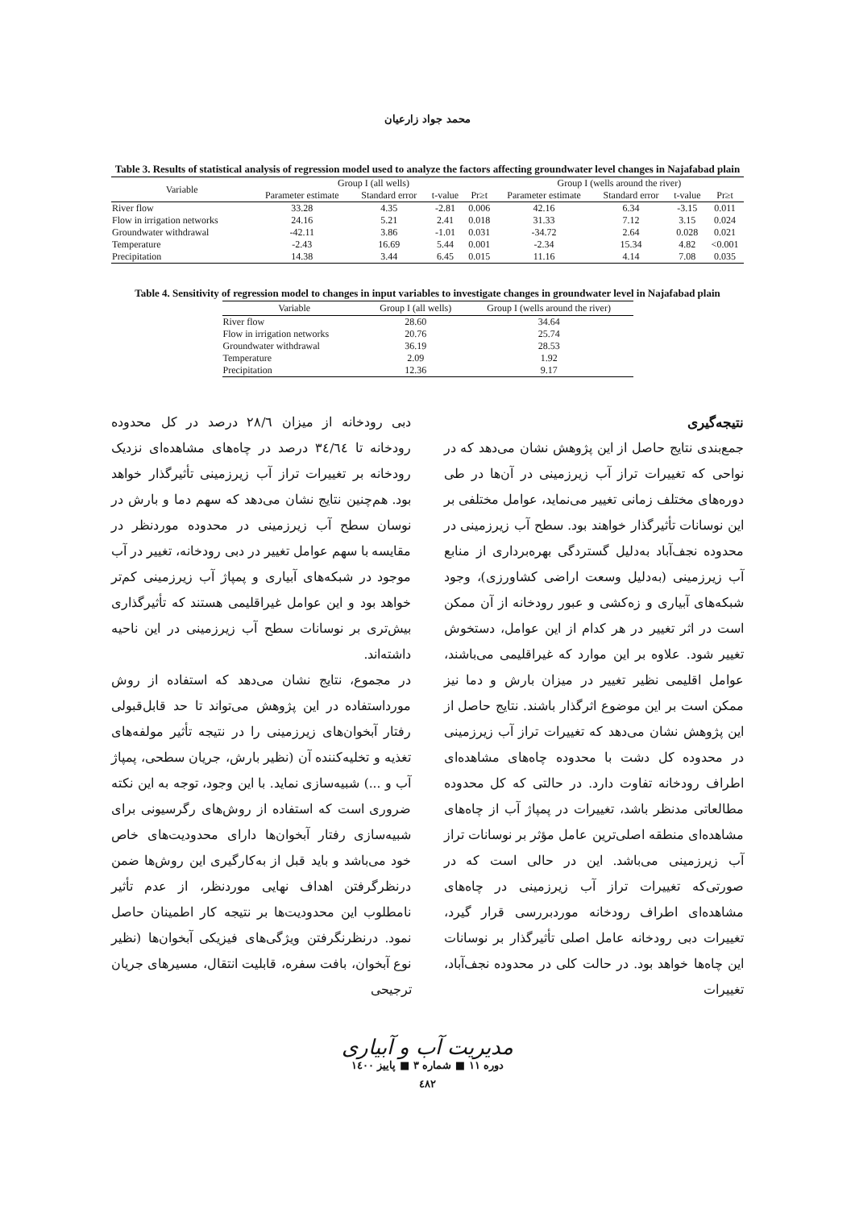محمد جواد زارعیان
Table 3. Results of statistical analysis of regression model used to analyze the factors affecting groundwater level changes in Najafabad plain
| Variable | Group I (all wells) | | | | Group I (wells around the river) | | | |
| --- | --- | --- | --- | --- | --- | --- | --- | --- |
| | Parameter estimate | Standard error | t-value | Pr≥t | Parameter estimate | Standard error | t-value | Pr≥t |
| River flow | 33.28 | 4.35 | -2.81 | 0.006 | 42.16 | 6.34 | -3.15 | 0.011 |
| Flow in irrigation networks | 24.16 | 5.21 | 2.41 | 0.018 | 31.33 | 7.12 | 3.15 | 0.024 |
| Groundwater withdrawal | -42.11 | 3.86 | -1.01 | 0.031 | -34.72 | 2.64 | 0.028 | 0.021 |
| Temperature | -2.43 | 16.69 | 5.44 | 0.001 | -2.34 | 15.34 | 4.82 | <0.001 |
| Precipitation | 14.38 | 3.44 | 6.45 | 0.015 | 11.16 | 4.14 | 7.08 | 0.035 |
Table 4. Sensitivity of regression model to changes in input variables to investigate changes in groundwater level in Najafabad plain
| Variable | Group I (all wells) | Group I (wells around the river) |
| --- | --- | --- |
| River flow | 28.60 | 34.64 |
| Flow in irrigation networks | 20.76 | 25.74 |
| Groundwater withdrawal | 36.19 | 28.53 |
| Temperature | 2.09 | 1.92 |
| Precipitation | 12.36 | 9.17 |
نتیجه‌گیری
جمع‌بندی نتایج حاصل از این پژوهش نشان می‌دهد که در نواحی که تغییرات تراز آب زیرزمینی در آن‌ها در طی دوره‌های مختلف زمانی تغییر می‌نماید، عوامل مختلفی بر این نوسانات تأثیرگذار خواهند بود. سطح آب زیرزمینی در محدوده نجف‌آباد به‌دلیل گستردگی بهره‌برداری از منابع آب زیرزمینی (به‌دلیل وسعت اراضی کشاورزی)، وجود شبکه‌های آبیاری و زه‌کشی و عبور رودخانه از آن ممکن است در اثر تغییر در هر کدام از این عوامل، دستخوش تغییر شود. علاوه بر این موارد که غیراقلیمی می‌باشند، عوامل اقلیمی نظیر تغییر در میزان بارش و دما نیز ممکن است بر این موضوع اثرگذار باشند. نتایج حاصل از این پژوهش نشان می‌دهد که تغییرات تراز آب زیرزمینی در محدوده کل دشت با محدوده چاه‌های مشاهده‌ای اطراف رودخانه تفاوت دارد. در حالتی که کل محدوده مطالعاتی مدنظر باشد، تغییرات در پمپاژ آب از چاه‌های مشاهده‌ای منطقه اصلی‌ترین عامل مؤثر بر نوسانات تراز آب زیرزمینی می‌باشد. این در حالی است که در صورتی‌که تغییرات تراز آب زیرزمینی در چاه‌های مشاهده‌ای اطراف رودخانه موردبررسی قرار گیرد، تغییرات دبی رودخانه عامل اصلی تأثیرگذار بر نوسانات این چاه‌ها خواهد بود. در حالت کلی در محدوده نجف‌آباد، تغییرات
دبی رودخانه از میزان ۲۸/٦ درصد در کل محدوده رودخانه تا ٣٤/٦٤ درصد در چاه‌های مشاهده‌ای نزدیک رودخانه بر تغییرات تراز آب زیرزمینی تأثیرگذار خواهد بود. هم‌چنین نتایج نشان می‌دهد که سهم دما و بارش در نوسان سطح آب زیرزمینی در محدوده موردنظر در مقایسه با سهم عوامل تغییر در دبی رودخانه، تغییر در آب موجود در شبکه‌های آبیاری و پمپاژ آب زیرزمینی کم‌تر خواهد بود و این عوامل غیراقلیمی هستند که تأثیرگذاری بیش‌تری بر نوسانات سطح آب زیرزمینی در این ناحیه داشته‌اند.
در مجموع، نتایج نشان می‌دهد که استفاده از روش مورداستفاده در این پژوهش می‌تواند تا حد قابل‌قبولی رفتار آبخوان‌های زیرزمینی را در نتیجه تأثیر مولفه‌های تغذیه و تخلیه‌کننده آن (نظیر بارش، جریان سطحی، پمپاژ آب و ...) شبیه‌سازی نماید. با این وجود، توجه به این نکته ضروری است که استفاده از روش‌های رگرسیونی برای شبیه‌سازی رفتار آبخوان‌ها دارای محدودیت‌های خاص خود می‌باشد و باید قبل از به‌کارگیری این روش‌ها ضمن درنظرگرفتن اهداف نهایی موردنظر، از عدم تأثیر نامطلوب این محدودیت‌ها بر نتیجه کار اطمینان حاصل نمود. درنظرنگرفتن ویژگی‌های فیزیکی آبخوان‌ها (نظیر نوع آبخوان، بافت سفره، قابلیت انتقال، مسیرهای جریان ترجیحی
مدیریت آب و آبیاری
دوره ۱۱ ■ شماره ۳ ■ پاییز ۱٤۰۰
٤٨٢